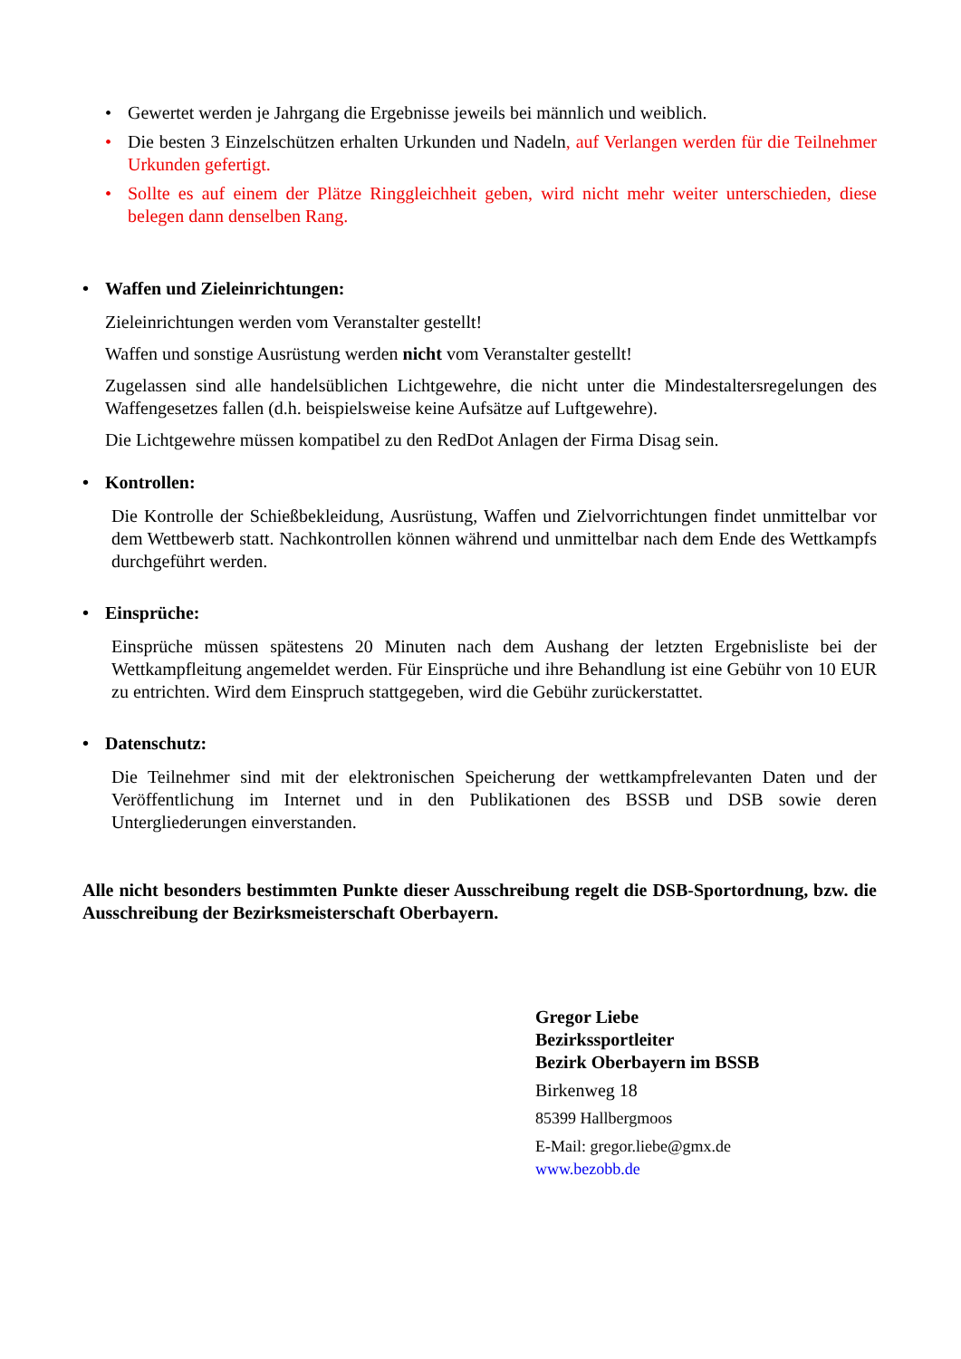• Gewertet werden je Jahrgang die Ergebnisse jeweils bei männlich und weiblich.
• Die besten 3 Einzelschützen erhalten Urkunden und Nadeln, auf Verlangen werden für die Teilnehmer Urkunden gefertigt.
• Sollte es auf einem der Plätze Ringgleichheit geben, wird nicht mehr weiter unterschieden, diese belegen dann denselben Rang.
• Waffen und Zieleinrichtungen:
Zieleinrichtungen werden vom Veranstalter gestellt!
Waffen und sonstige Ausrüstung werden nicht vom Veranstalter gestellt!
Zugelassen sind alle handelsüblichen Lichtgewehre, die nicht unter die Mindestaltersregelungen des Waffengesetzes fallen (d.h. beispielsweise keine Aufsätze auf Luftgewehre).
Die Lichtgewehre müssen kompatibel zu den RedDot Anlagen der Firma Disag sein.
• Kontrollen:
Die Kontrolle der Schießbekleidung, Ausrüstung, Waffen und Zielvorrichtungen findet unmittelbar vor dem Wettbewerb statt. Nachkontrollen können während und unmittelbar nach dem Ende des Wettkampfs durchgeführt werden.
• Einsprüche:
Einsprüche müssen spätestens 20 Minuten nach dem Aushang der letzten Ergebnisliste bei der Wettkampfleitung angemeldet werden. Für Einsprüche und ihre Behandlung ist eine Gebühr von 10 EUR zu entrichten. Wird dem Einspruch stattgegeben, wird die Gebühr zurückerstattet.
• Datenschutz:
Die Teilnehmer sind mit der elektronischen Speicherung der wettkampfrelevanten Daten und der Veröffentlichung im Internet und in den Publikationen des BSSB und DSB sowie deren Untergliederungen einverstanden.
Alle nicht besonders bestimmten Punkte dieser Ausschreibung regelt die DSB-Sportordnung, bzw. die Ausschreibung der Bezirksmeisterschaft Oberbayern.
Gregor Liebe
Bezirkssportleiter
Bezirk Oberbayern im BSSB
Birkenweg 18
85399 Hallbergmoos
E-Mail: gregor.liebe@gmx.de
www.bezobb.de